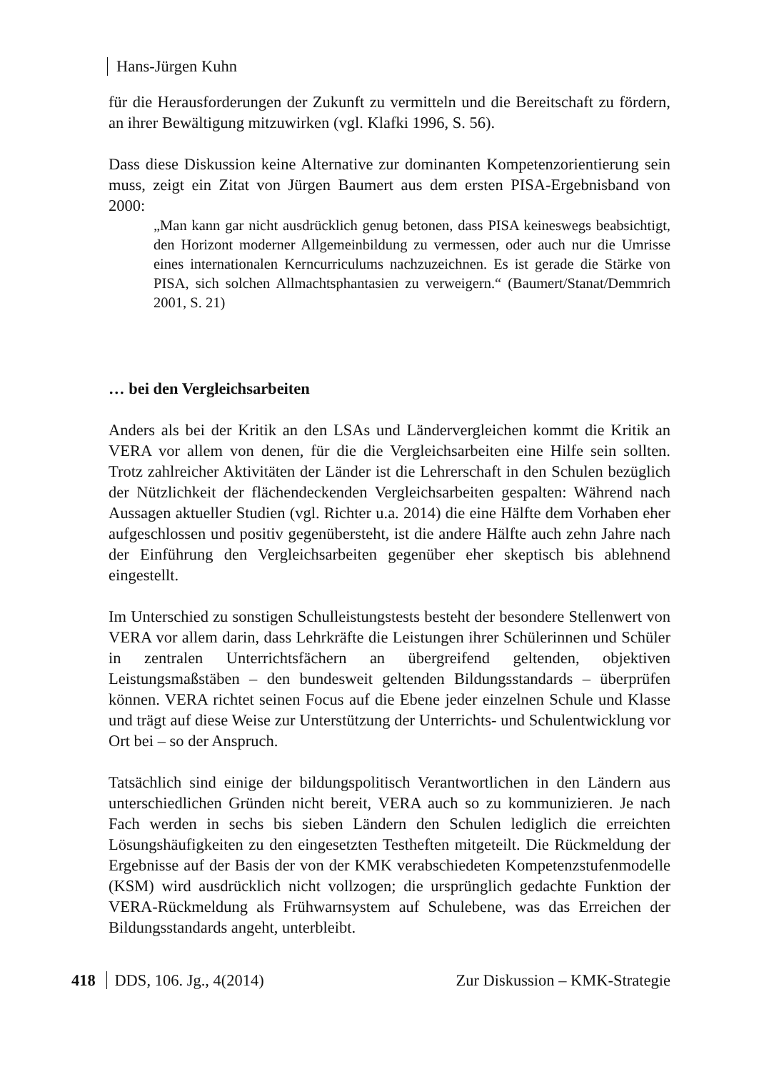Hans-Jürgen Kuhn
für die Herausforderungen der Zukunft zu vermitteln und die Bereitschaft zu fördern, an ihrer Bewältigung mitzuwirken (vgl. Klafki 1996, S. 56).
Dass diese Diskussion keine Alternative zur dominanten Kompetenzorientierung sein muss, zeigt ein Zitat von Jürgen Baumert aus dem ersten PISA-Ergebnisband von 2000:
„Man kann gar nicht ausdrücklich genug betonen, dass PISA keineswegs beabsichtigt, den Horizont moderner Allgemeinbildung zu vermessen, oder auch nur die Umrisse eines internationalen Kerncurriculums nachzuzeichnen. Es ist gerade die Stärke von PISA, sich solchen Allmachtsphantasien zu verweigern.“ (Baumert/Stanat/Demmrich 2001, S. 21)
… bei den Vergleichsarbeiten
Anders als bei der Kritik an den LSAs und Ländervergleichen kommt die Kritik an VERA vor allem von denen, für die die Vergleichsarbeiten eine Hilfe sein sollten. Trotz zahlreicher Aktivitäten der Länder ist die Lehrerschaft in den Schulen bezüglich der Nützlichkeit der flächendeckenden Vergleichsarbeiten gespalten: Während nach Aussagen aktueller Studien (vgl. Richter u.a. 2014) die eine Hälfte dem Vorhaben eher aufgeschlossen und positiv gegenübersteht, ist die andere Hälfte auch zehn Jahre nach der Einführung den Vergleichsarbeiten gegenüber eher skeptisch bis ablehnend eingestellt.
Im Unterschied zu sonstigen Schulleistungstests besteht der besondere Stellenwert von VERA vor allem darin, dass Lehrkräfte die Leistungen ihrer Schülerinnen und Schüler in zentralen Unterrichtsfächern an übergreifend geltenden, objektiven Leistungsmaßstäben – den bundesweit geltenden Bildungsstandards – überprüfen können. VERA richtet seinen Focus auf die Ebene jeder einzelnen Schule und Klasse und trägt auf diese Weise zur Unterstützung der Unterrichts- und Schulentwicklung vor Ort bei – so der Anspruch.
Tatsächlich sind einige der bildungspolitisch Verantwortlichen in den Ländern aus unterschiedlichen Gründen nicht bereit, VERA auch so zu kommunizieren. Je nach Fach werden in sechs bis sieben Ländern den Schulen lediglich die erreichten Lösungshäufigkeiten zu den eingesetzten Testheften mitgeteilt. Die Rückmeldung der Ergebnisse auf der Basis der von der KMK verabschiedeten Kompetenzstufenmodelle (KSM) wird ausdrücklich nicht vollzogen; die ursprünglich gedachte Funktion der VERA-Rückmeldung als Frühwarnsystem auf Schulebene, was das Erreichen der Bildungsstandards angeht, unterbleibt.
418 DDS, 106. Jg., 4(2014) Zur Diskussion – KMK-Strategie